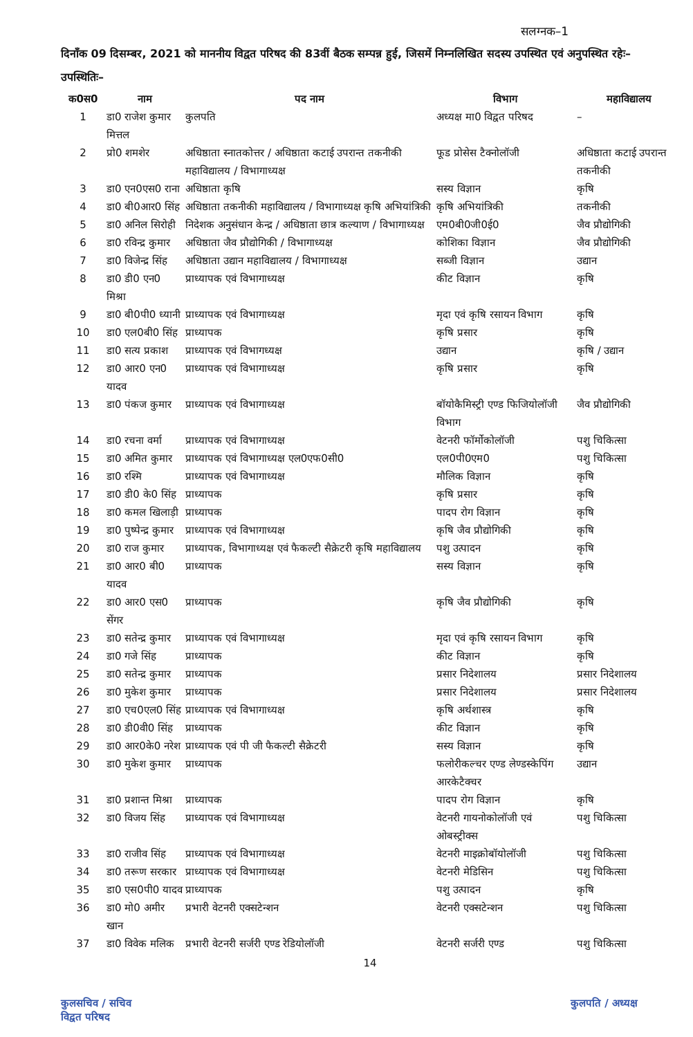सलग्नक–1
दिनाँक 09 दिसम्बर, 2021 को माननीय विद्वत परिषद की 83वीं बैठक सम्पन्न हुई, जिसमें निम्नलिखित सदस्य उपस्थित एवं अनुपस्थित रहेः–
उपस्थितिः–
| क0स0 | नाम | पद नाम | विभाग | महाविद्यालय |
| --- | --- | --- | --- | --- |
| 1 | डा0 राजेश कुमार मित्तल | कुलपति | अध्यक्ष मा0 विद्वत परिषद | – |
| 2 | प्रो0 शमशेर | अधिष्ठाता स्नातकोत्तर / अधिष्ठाता कटाई उपरान्त तकनीकी महाविद्यालय / विभागाध्यक्ष | फूड प्रोसेस टैक्नोलॉजी | अधिष्ठाता कटाई उपरान्त तकनीकी |
| 3 | डा0 एन0एस0 राना | अधिष्ठाता कृषि | सस्य विज्ञान | कृषि |
| 4 | डा0 बी0आर0 सिंह | अधिष्ठाता तकनीकी महाविद्यालय / विभागाध्यक्ष कृषि अभियांत्रिकी | कृषि अभियांत्रिकी | तकनीकी |
| 5 | डा0 अनिल सिरोही | निदेशक अनुसंधान केन्द्र / अधिष्ठाता छात्र कल्याण / विभागाध्यक्ष | एम0बी0जी0ई0 | जैव प्रौद्योगिकी |
| 6 | डा0 रविन्द्र कुमार | अधिष्ठाता जैव प्रौद्योगिकी / विभागाध्यक्ष | कोशिका विज्ञान | जैव प्रौद्योगिकी |
| 7 | डा0 विजेन्द्र सिंह | अधिष्ठाता उद्यान महाविद्यालय / विभागाध्यक्ष | सब्जी विज्ञान | उद्यान |
| 8 | डा0 डी0 एन0 मिश्रा | प्राध्यापक एवं विभागाध्यक्ष | कीट विज्ञान | कृषि |
| 9 | डा0 बी0पी0 ध्यानी | प्राध्यापक एवं विभागाध्यक्ष | मृदा एवं कृषि रसायन विभाग | कृषि |
| 10 | डा0 एल0बी0 सिंह | प्राध्यापक | कृषि प्रसार | कृषि |
| 11 | डा0 सत्य प्रकाश | प्राध्यापक एवं विभागध्यक्ष | उद्यान | कृषि / उद्यान |
| 12 | डा0 आर0 एन0 यादव | प्राध्यापक एवं विभागाध्यक्ष | कृषि प्रसार | कृषि |
| 13 | डा0 पंकज कुमार | प्राध्यापक एवं विभागाध्यक्ष | बॉयोकैमिस्ट्री एण्ड फिजियोलॉजी विभाग | जैव प्रौद्योगिकी |
| 14 | डा0 रचना वर्मा | प्राध्यापक एवं विभागाध्यक्ष | वेटनरी फॉर्मोकोलॉजी | पशु चिकित्सा |
| 15 | डा0 अमित कुमार | प्राध्यापक एवं विभागाध्यक्ष एल0एफ0सी0 | एल0पी0एम0 | पशु चिकित्सा |
| 16 | डा0 रश्मि | प्राध्यापक एवं विभागाध्यक्ष | मौलिक विज्ञान | कृषि |
| 17 | डा0 डी0 के0 सिंह | प्राध्यापक | कृषि प्रसार | कृषि |
| 18 | डा0 कमल खिलाड़ी | प्राध्यापक | पादप रोग विज्ञान | कृषि |
| 19 | डा0 पुष्पेन्द्र कुमार | प्राध्यापक एवं विभागाध्यक्ष | कृषि जैव प्रौद्योगिकी | कृषि |
| 20 | डा0 राज कुमार | प्राध्यापक, विभागाध्यक्ष एवं फैकल्टी सैक्रेटरी कृषि महाविद्यालय | पशु उत्पादन | कृषि |
| 21 | डा0 आर0 बी0 यादव | प्राध्यापक | सस्य विज्ञान | कृषि |
| 22 | डा0 आर0 एस0 सेंगर | प्राध्यापक | कृषि जैव प्रौद्योगिकी | कृषि |
| 23 | डा0 सतेन्द्र कुमार | प्राध्यापक एवं विभागाध्यक्ष | मृदा एवं कृषि रसायन विभाग | कृषि |
| 24 | डा0 गजे सिंह | प्राध्यापक | कीट विज्ञान | कृषि |
| 25 | डा0 सतेन्द्र कुमार | प्राध्यापक | प्रसार निदेशालय | प्रसार निदेशालय |
| 26 | डा0 मुकेश कुमार | प्राध्यापक | प्रसार निदेशालय | प्रसार निदेशालय |
| 27 | डा0 एच0एल0 सिंह | प्राध्यापक एवं विभागाध्यक्ष | कृषि अर्थशास्त्र | कृषि |
| 28 | डा0 डी0वी0 सिंह | प्राध्यापक | कीट विज्ञान | कृषि |
| 29 | डा0 आर0के0 नरेश | प्राध्यापक एवं पी जी फैकल्टी सैक्रेटरी | सस्य विज्ञान | कृषि |
| 30 | डा0 मुकेश कुमार | प्राध्यापक | फलोरीकल्चर एण्ड लेण्डस्केपिंग आरकेटैक्चर | उद्यान |
| 31 | डा0 प्रशान्त मिश्रा | प्राध्यापक | पादप रोग विज्ञान | कृषि |
| 32 | डा0 विजय सिंह | प्राध्यापक एवं विभागाध्यक्ष | वेटनरी गायनोकोलॉजी एवं ओबस्ट्रीक्स | पशु चिकित्सा |
| 33 | डा0 राजीव सिंह | प्राध्यापक एवं विभागाध्यक्ष | वेटनरी माइक्रोबॉयोलॉजी | पशु चिकित्सा |
| 34 | डा0 तरूण सरकार | प्राध्यापक एवं विभागाध्यक्ष | वेटनरी मेडिसिन | पशु चिकित्सा |
| 35 | डा0 एस0पी0 यादव | प्राध्यापक | पशु उत्पादन | कृषि |
| 36 | डा0 मो0 अमीर खान | प्रभारी वेटनरी एक्सटेन्शन | वेटनरी एक्सटेन्शन | पशु चिकित्सा |
| 37 | डा0 विवेक मलिक | प्रभारी वेटनरी सर्जरी एण्ड रेडियोलॉजी | वेटनरी सर्जरी एण्ड | पशु चिकित्सा |
14
कुलसचिव / सचिव
विद्वत परिषद
कुलपति / अध्यक्ष